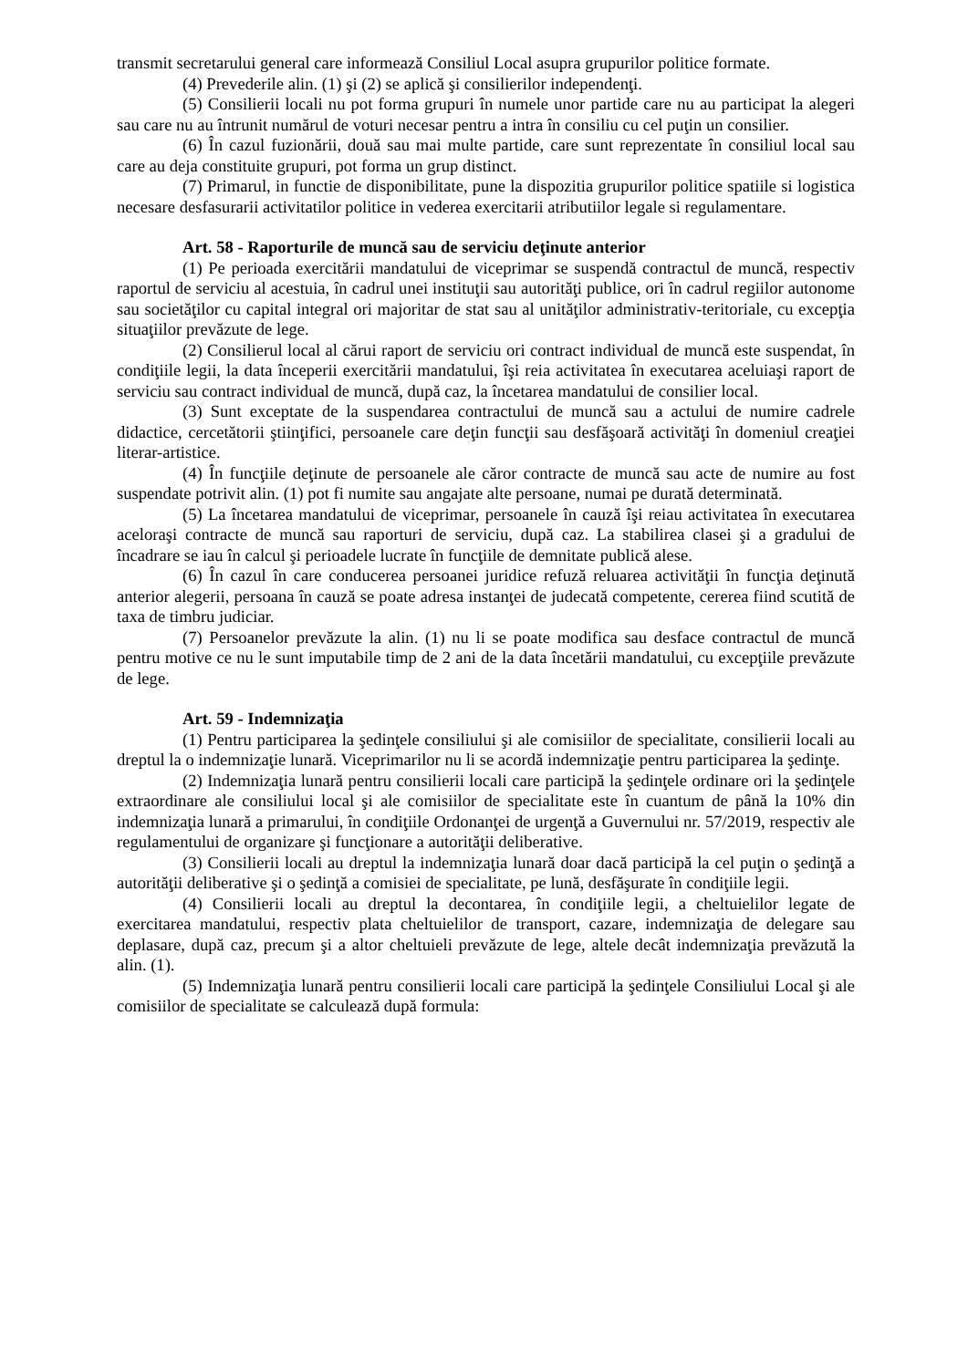transmit secretarului general care informează Consiliul Local asupra grupurilor politice formate.
(4) Prevederile alin. (1) şi (2) se aplică şi consilierilor independenţi.
(5) Consilierii locali nu pot forma grupuri în numele unor partide care nu au participat la alegeri sau care nu au întrunit numărul de voturi necesar pentru a intra în consiliu cu cel puţin un consilier.
(6) În cazul fuzionării, două sau mai multe partide, care sunt reprezentate în consiliul local sau care au deja constituite grupuri, pot forma un grup distinct.
(7) Primarul, in functie de disponibilitate, pune la dispozitia grupurilor politice spatiile si logistica necesare desfasurarii activitatilor politice in vederea exercitarii atributiilor legale si regulamentare.
Art. 58 - Raporturile de muncă sau de serviciu deţinute anterior
(1) Pe perioada exercitării mandatului de viceprimar se suspendă contractul de muncă, respectiv raportul de serviciu al acestuia, în cadrul unei instituţii sau autorităţi publice, ori în cadrul regiilor autonome sau societăţilor cu capital integral ori majoritar de stat sau al unităţilor administrativ-teritoriale, cu excepţia situaţiilor prevăzute de lege.
(2) Consilierul local al cărui raport de serviciu ori contract individual de muncă este suspendat, în condiţiile legii, la data începerii exercitării mandatului, îşi reia activitatea în executarea aceluiaşi raport de serviciu sau contract individual de muncă, după caz, la încetarea mandatului de consilier local.
(3) Sunt exceptate de la suspendarea contractului de muncă sau a actului de numire cadrele didactice, cercetătorii ştiinţifici, persoanele care deţin funcţii sau desfăşoară activităţi în domeniul creaţiei literar-artistice.
(4) În funcţiile deţinute de persoanele ale căror contracte de muncă sau acte de numire au fost suspendate potrivit alin. (1) pot fi numite sau angajate alte persoane, numai pe durată determinată.
(5) La încetarea mandatului de viceprimar, persoanele în cauză îşi reiau activitatea în executarea aceloraşi contracte de muncă sau raporturi de serviciu, după caz. La stabilirea clasei şi a gradului de încadrare se iau în calcul şi perioadele lucrate în funcţiile de demnitate publică alese.
(6) În cazul în care conducerea persoanei juridice refuză reluarea activităţii în funcţia deţinută anterior alegerii, persoana în cauză se poate adresa instanţei de judecată competente, cererea fiind scutită de taxa de timbru judiciar.
(7) Persoanelor prevăzute la alin. (1) nu li se poate modifica sau desface contractul de muncă pentru motive ce nu le sunt imputabile timp de 2 ani de la data încetării mandatului, cu excepţiile prevăzute de lege.
Art. 59 - Indemnizaţia
(1) Pentru participarea la şedinţele consiliului şi ale comisiilor de specialitate, consilierii locali au dreptul la o indemnizaţie lunară. Viceprimarilor nu li se acordă indemnizaţie pentru participarea la şedinţe.
(2) Indemnizaţia lunară pentru consilierii locali care participă la şedinţele ordinare ori la şedinţele extraordinare ale consiliului local şi ale comisiilor de specialitate este în cuantum de până la 10% din indemnizaţia lunară a primarului, în condiţiile Ordonanţei de urgenţă a Guvernului nr. 57/2019, respectiv ale regulamentului de organizare şi funcţionare a autorităţii deliberative.
(3) Consilierii locali au dreptul la indemnizaţia lunară doar dacă participă la cel puţin o şedinţă a autorităţii deliberative şi o şedinţă a comisiei de specialitate, pe lună, desfăşurate în condiţiile legii.
(4) Consilierii locali au dreptul la decontarea, în condiţiile legii, a cheltuielilor legate de exercitarea mandatului, respectiv plata cheltuielilor de transport, cazare, indemnizaţia de delegare sau deplasare, după caz, precum şi a altor cheltuieli prevăzute de lege, altele decât indemnizaţia prevăzută la alin. (1).
(5) Indemnizaţia lunară pentru consilierii locali care participă la şedinţele Consiliului Local şi ale comisiilor de specialitate se calculează după formula: